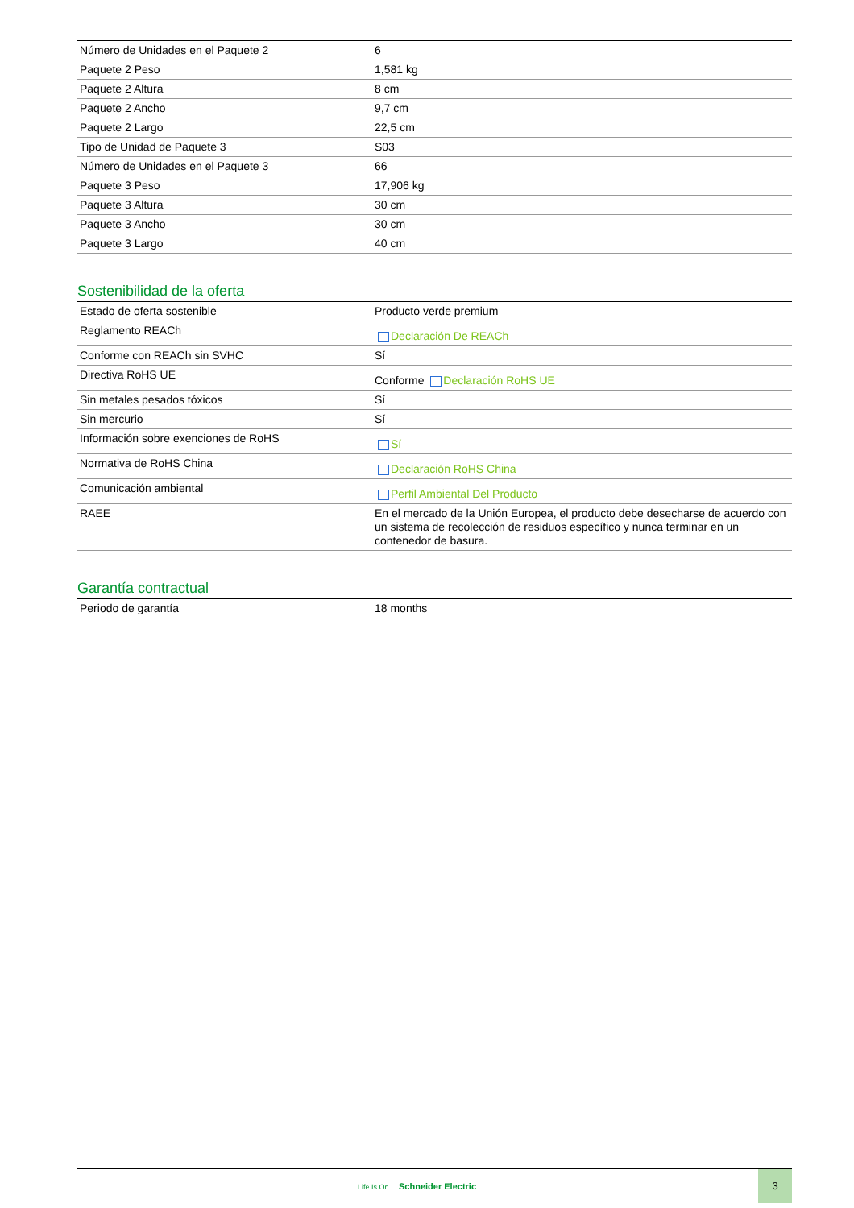| Número de Unidades en el Paquete 2 | 6 |
| Paquete 2 Peso | 1,581 kg |
| Paquete 2 Altura | 8 cm |
| Paquete 2 Ancho | 9,7 cm |
| Paquete 2 Largo | 22,5 cm |
| Tipo de Unidad de Paquete 3 | S03 |
| Número de Unidades en el Paquete 3 | 66 |
| Paquete 3 Peso | 17,906 kg |
| Paquete 3 Altura | 30 cm |
| Paquete 3 Ancho | 30 cm |
| Paquete 3 Largo | 40 cm |
Sostenibilidad de la oferta
| Estado de oferta sostenible | Producto verde premium |
| Reglamento REACh | Declaración De REACh |
| Conforme con REACh sin SVHC | Sí |
| Directiva RoHS UE | Conforme Declaración RoHS UE |
| Sin metales pesados tóxicos | Sí |
| Sin mercurio | Sí |
| Información sobre exenciones de RoHS | Sí |
| Normativa de RoHS China | Declaración RoHS China |
| Comunicación ambiental | Perfil Ambiental Del Producto |
| RAEE | En el mercado de la Unión Europea, el producto debe desecharse de acuerdo con un sistema de recolección de residuos específico y nunca terminar en un contenedor de basura. |
Garantía contractual
| Periodo de garantía | 18 months |
Life Is On Schneider Electric
3